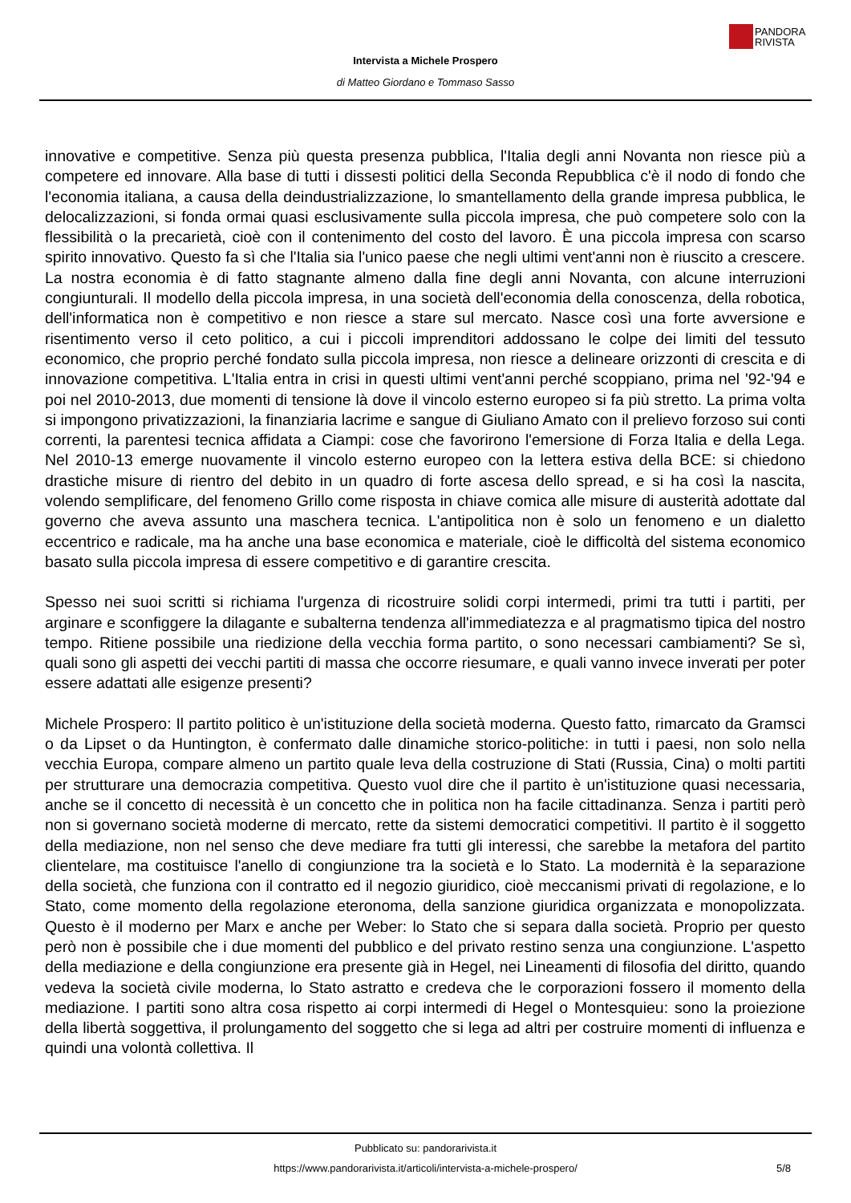PANDORA
RIVISTA
Intervista a Michele Prospero
di Matteo Giordano e Tommaso Sasso
innovative e competitive. Senza più questa presenza pubblica, l'Italia degli anni Novanta non riesce più a competere ed innovare. Alla base di tutti i dissesti politici della Seconda Repubblica c'è il nodo di fondo che l'economia italiana, a causa della deindustrializzazione, lo smantellamento della grande impresa pubblica, le delocalizzazioni, si fonda ormai quasi esclusivamente sulla piccola impresa, che può competere solo con la flessibilità o la precarietà, cioè con il contenimento del costo del lavoro. È una piccola impresa con scarso spirito innovativo. Questo fa sì che l'Italia sia l'unico paese che negli ultimi vent'anni non è riuscito a crescere. La nostra economia è di fatto stagnante almeno dalla fine degli anni Novanta, con alcune interruzioni congiunturali. Il modello della piccola impresa, in una società dell'economia della conoscenza, della robotica, dell'informatica non è competitivo e non riesce a stare sul mercato. Nasce così una forte avversione e risentimento verso il ceto politico, a cui i piccoli imprenditori addossano le colpe dei limiti del tessuto economico, che proprio perché fondato sulla piccola impresa, non riesce a delineare orizzonti di crescita e di innovazione competitiva. L'Italia entra in crisi in questi ultimi vent'anni perché scoppiano, prima nel '92-'94 e poi nel 2010-2013, due momenti di tensione là dove il vincolo esterno europeo si fa più stretto. La prima volta si impongono privatizzazioni, la finanziaria lacrime e sangue di Giuliano Amato con il prelievo forzoso sui conti correnti, la parentesi tecnica affidata a Ciampi: cose che favorirono l'emersione di Forza Italia e della Lega. Nel 2010-13 emerge nuovamente il vincolo esterno europeo con la lettera estiva della BCE: si chiedono drastiche misure di rientro del debito in un quadro di forte ascesa dello spread, e si ha così la nascita, volendo semplificare, del fenomeno Grillo come risposta in chiave comica alle misure di austerità adottate dal governo che aveva assunto una maschera tecnica. L'antipolitica non è solo un fenomeno e un dialetto eccentrico e radicale, ma ha anche una base economica e materiale, cioè le difficoltà del sistema economico basato sulla piccola impresa di essere competitivo e di garantire crescita.
Spesso nei suoi scritti si richiama l'urgenza di ricostruire solidi corpi intermedi, primi tra tutti i partiti, per arginare e sconfiggere la dilagante e subalterna tendenza all'immediatezza e al pragmatismo tipica del nostro tempo. Ritiene possibile una riedizione della vecchia forma partito, o sono necessari cambiamenti? Se sì, quali sono gli aspetti dei vecchi partiti di massa che occorre riesumare, e quali vanno invece inverati per poter essere adattati alle esigenze presenti?
Michele Prospero: Il partito politico è un'istituzione della società moderna. Questo fatto, rimarcato da Gramsci o da Lipset o da Huntington, è confermato dalle dinamiche storico-politiche: in tutti i paesi, non solo nella vecchia Europa, compare almeno un partito quale leva della costruzione di Stati (Russia, Cina) o molti partiti per strutturare una democrazia competitiva. Questo vuol dire che il partito è un'istituzione quasi necessaria, anche se il concetto di necessità è un concetto che in politica non ha facile cittadinanza. Senza i partiti però non si governano società moderne di mercato, rette da sistemi democratici competitivi. Il partito è il soggetto della mediazione, non nel senso che deve mediare fra tutti gli interessi, che sarebbe la metafora del partito clientelare, ma costituisce l'anello di congiunzione tra la società e lo Stato. La modernità è la separazione della società, che funziona con il contratto ed il negozio giuridico, cioè meccanismi privati di regolazione, e lo Stato, come momento della regolazione eteronoma, della sanzione giuridica organizzata e monopolizzata. Questo è il moderno per Marx e anche per Weber: lo Stato che si separa dalla società. Proprio per questo però non è possibile che i due momenti del pubblico e del privato restino senza una congiunzione. L'aspetto della mediazione e della congiunzione era presente già in Hegel, nei Lineamenti di filosofia del diritto, quando vedeva la società civile moderna, lo Stato astratto e credeva che le corporazioni fossero il momento della mediazione. I partiti sono altra cosa rispetto ai corpi intermedi di Hegel o Montesquieu: sono la proiezione della libertà soggettiva, il prolungamento del soggetto che si lega ad altri per costruire momenti di influenza e quindi una volontà collettiva. Il
Pubblicato su: pandorarivista.it
https://www.pandorarivista.it/articoli/intervista-a-michele-prospero/ 5/8